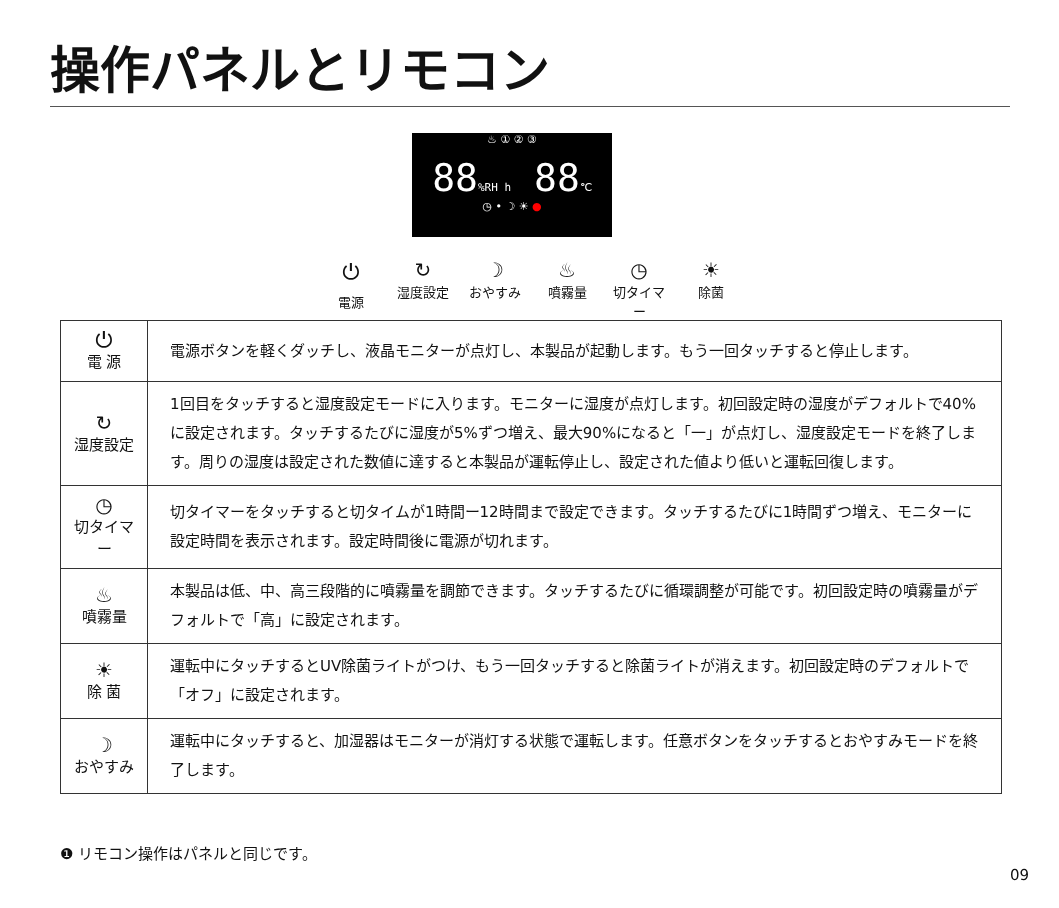操作パネルとリモコン
♨ ① ② ③
88%RH h 88℃
◷ • ☽ ☀ ●
⏻
電源
↻
湿度設定
☽
おやすみ
♨
噴霧量
◷
切タイマー
☀
除菌
| ⏻ 電 源 | 電源ボタンを軽くダッチし、液晶モニターが点灯し、本製品が起動します。もう一回タッチすると停止します。 |
| ↻ 湿度設定 | 1回目をタッチすると湿度設定モードに入ります。モニターに湿度が点灯します。初回設定時の湿度がデフォルトで40%に設定されます。タッチするたびに湿度が5%ずつ増え、最大90%になると「一」が点灯し、湿度設定モードを終了します。周りの湿度は設定された数値に達すると本製品が運転停止し、設定された値より低いと運転回復します。 |
| ◷ 切タイマー | 切タイマーをタッチすると切タイムが1時間ー12時間まで設定できます。タッチするたびに1時間ずつ増え、モニターに設定時間を表示されます。設定時間後に電源が切れます。 |
| ♨ 噴霧量 | 本製品は低、中、高三段階的に噴霧量を調節できます。タッチするたびに循環調整が可能です。初回設定時の噴霧量がデフォルトで「高」に設定されます。 |
| ☀ 除 菌 | 運転中にタッチするとUV除菌ライトがつけ、もう一回タッチすると除菌ライトが消えます。初回設定時のデフォルトで「オフ」に設定されます。 |
| ☽ おやすみ | 運転中にタッチすると、加湿器はモニターが消灯する状態で運転します。任意ボタンをタッチするとおやすみモードを終了します。 |
❶ リモコン操作はパネルと同じです。
09